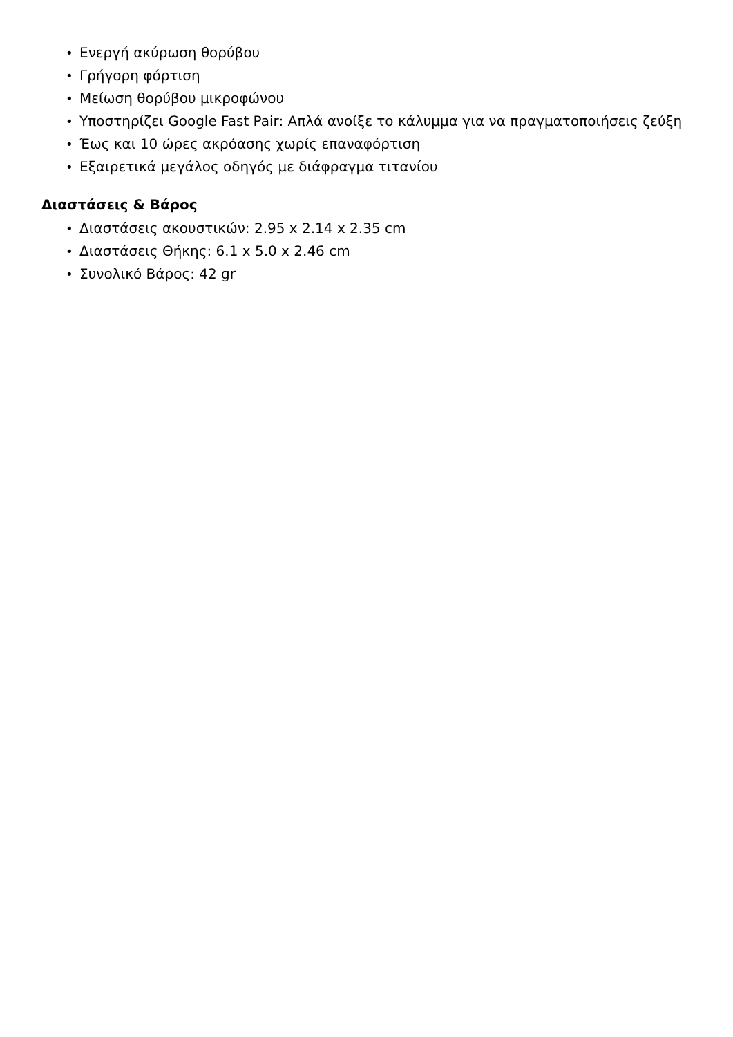• Ενεργή ακύρωση θορύβου
• Γρήγορη φόρτιση
• Μείωση θορύβου μικροφώνου
• Υποστηρίζει Google Fast Pair: Απλά ανοίξε το κάλυμμα για να πραγματοποιήσεις ζεύξη
• Έως και 10 ώρες ακρόασης χωρίς επαναφόρτιση
• Εξαιρετικά μεγάλος οδηγός με διάφραγμα τιτανίου
Διαστάσεις & Βάρος
• Διαστάσεις ακουστικών: 2.95 x 2.14 x 2.35 cm
• Διαστάσεις Θήκης: 6.1 x 5.0 x 2.46 cm
• Συνολικό Βάρος: 42 gr